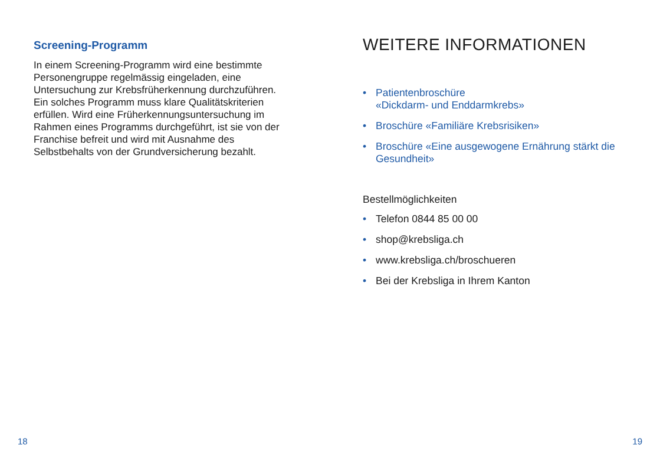Screening-Programm
In einem Screening-Programm wird eine bestimmte Personengruppe regelmässig eingeladen, eine Untersuchung zur Krebsfrüher­kennung durchzuführen. Ein solches Programm muss klare Qualitätskriterien erfüllen. Wird eine Früherkennungsuntersuchung im Rahmen eines Programms durchgeführt, ist sie von der Franchise befreit und wird mit Ausnahme des Selbstbehalts von der Grundversicherung bezahlt.
WEITERE INFORMATIONEN
• Patientenbroschüre
«Dickdarm- und Enddarmkrebs»
• Broschüre «Familiäre Krebsrisiken»
• Broschüre «Eine ausgewogene Ernährung stärkt die Gesundheit»
Bestellmöglichkeiten
• Telefon 0844 85 00 00
• shop@krebsliga.ch
• www.krebsliga.ch/broschueren
• Bei der Krebsliga in Ihrem Kanton
18 19